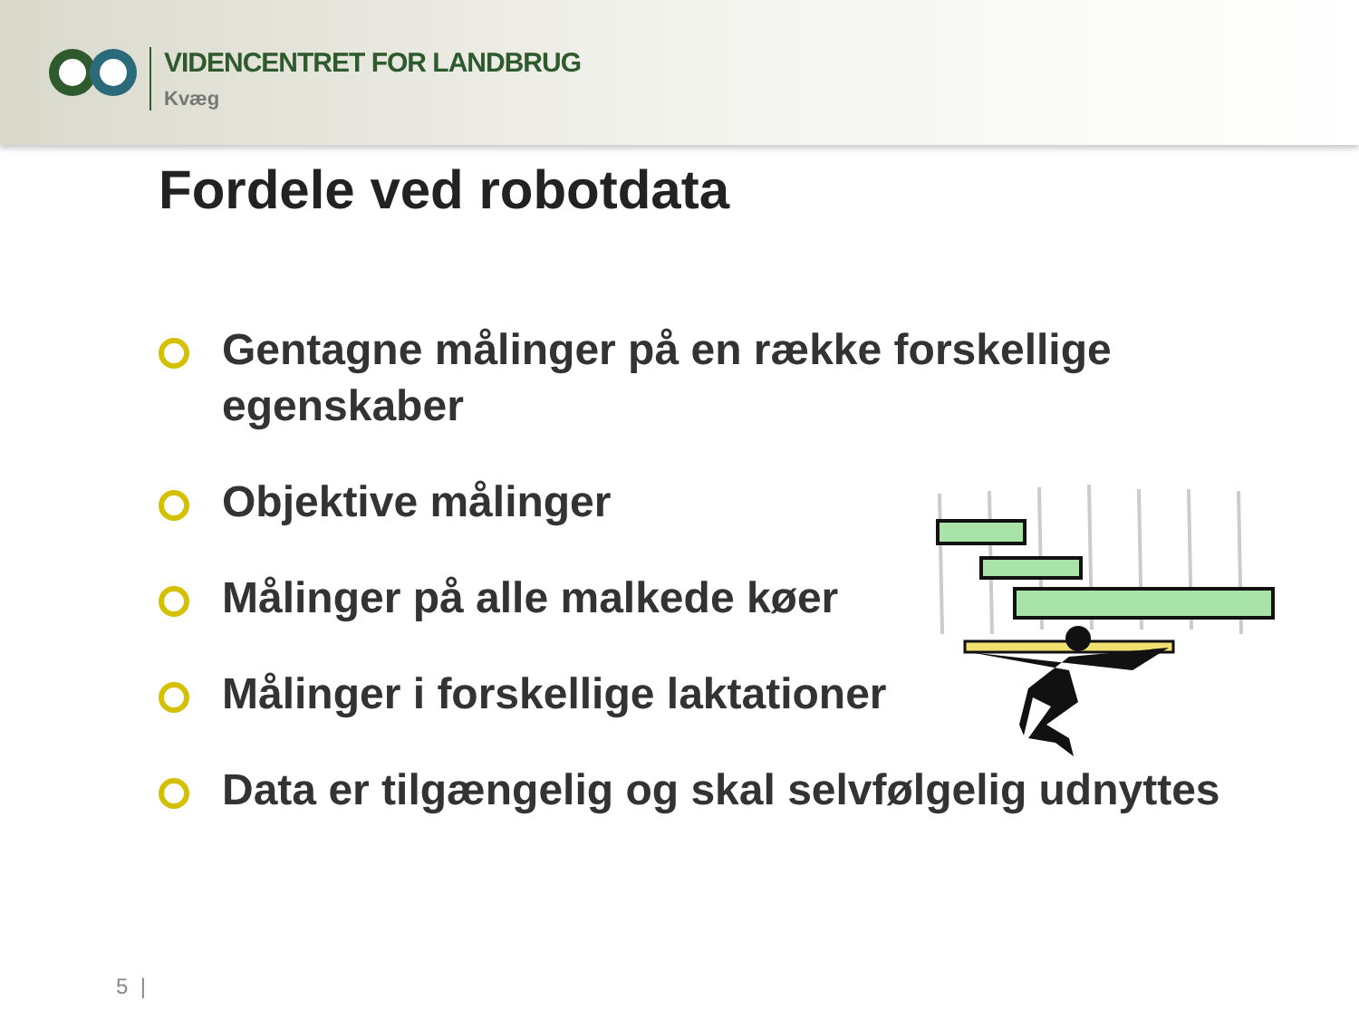VIDENCENTRET FOR LANDBRUG
Kvæg
Fordele ved robotdata
Gentagne målinger på en række forskellige egenskaber
Objektive målinger
Målinger på alle malkede køer
Målinger i forskellige laktationer
Data er tilgængelig og skal selvfølgelig udnyttes
5 |